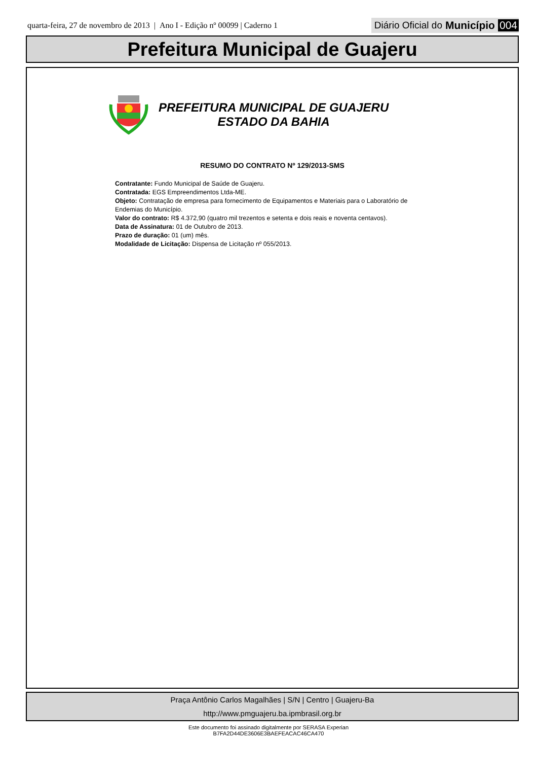quarta-feira, 27 de novembro de 2013 | Ano I - Edição nº 00099 | Caderno 1
Diário Oficial do Município 004
Prefeitura Municipal de Guajeru
PREFEITURA MUNICIPAL DE GUAJERU
ESTADO DA BAHIA
RESUMO DO CONTRATO Nº 129/2013-SMS
Contratante: Fundo Municipal de Saúde de Guajeru.
Contratada: EGS Empreendimentos Ltda-ME.
Objeto: Contratação de empresa para fornecimento de Equipamentos e Materiais para o Laboratório de Endemias do Município.
Valor do contrato: R$ 4.372,90 (quatro mil trezentos e setenta e dois reais e noventa centavos).
Data de Assinatura: 01 de Outubro de 2013.
Prazo de duração: 01 (um) mês.
Modalidade de Licitação: Dispensa de Licitação nº 055/2013.
Praça Antônio Carlos Magalhães | S/N | Centro | Guajeru-Ba
http://www.pmguajeru.ba.ipmbrasil.org.br
Este documento foi assinado digitalmente por SERASA Experian
B7FA2D44DE3606E3BAEFEACAC46CA470